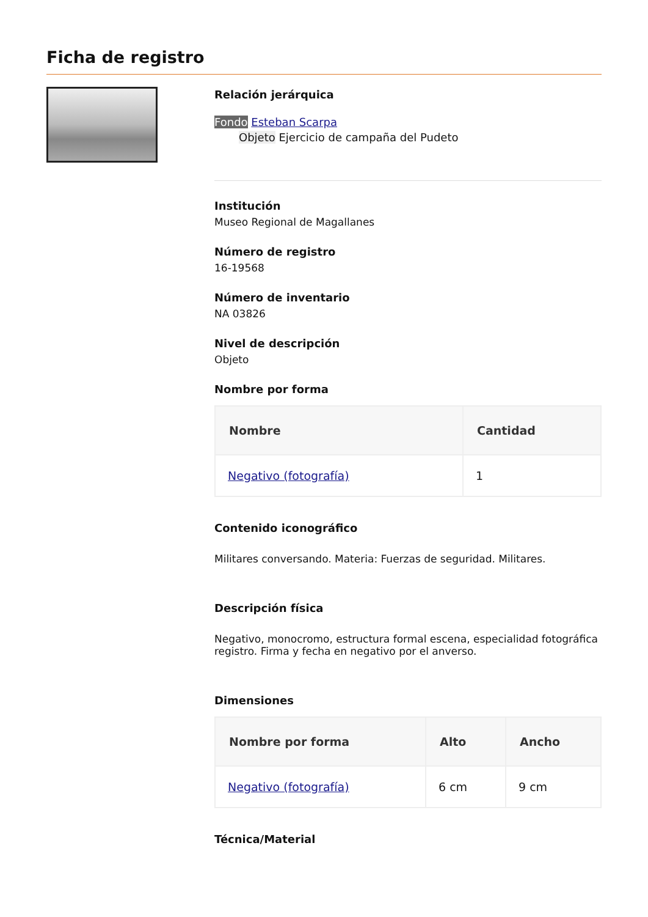Ficha de registro
Relación jerárquica
Fondo Esteban Scarpa
Objeto Ejercicio de campaña del Pudeto
Institución
Museo Regional de Magallanes
Número de registro
16-19568
Número de inventario
NA 03826
Nivel de descripción
Objeto
Nombre por forma
| Nombre | Cantidad |
| --- | --- |
| Negativo (fotografía) | 1 |
Contenido iconográfico
Militares conversando. Materia: Fuerzas de seguridad. Militares.
Descripción física
Negativo, monocromo, estructura formal escena, especialidad fotográfica registro. Firma y fecha en negativo por el anverso.
Dimensiones
| Nombre por forma | Alto | Ancho |
| --- | --- | --- |
| Negativo (fotografía) | 6 cm | 9 cm |
Técnica/Material